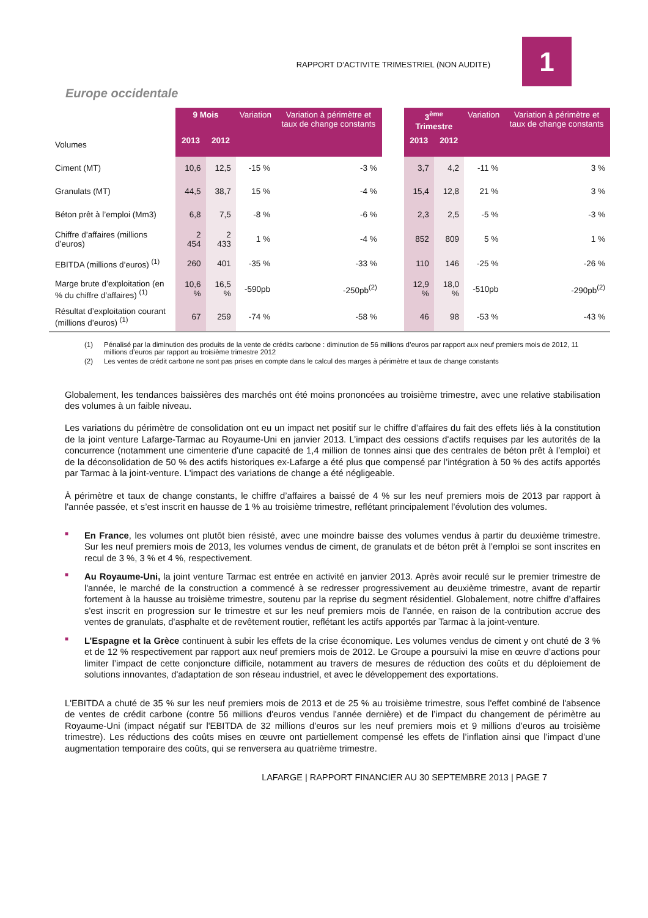RAPPORT D’ACTIVITE TRIMESTRIEL (NON AUDITE)
1
Europe occidentale
| | 9 Mois | | Variation | Variation à périmètre et taux de change constants | | 3<sup>ème</sup> Trimestre | | Variation | Variation à périmètre et taux de change constants |
| --- | --- | --- | --- | --- | --- | --- | --- | --- | --- |
| Volumes | 2013 | 2012 | | | | 2013 | 2012 | | |
| Ciment (MT) | 10,6 | 12,5 | -15 % | -3 % | | 3,7 | 4,2 | -11 % | 3 % |
| Granulats (MT) | 44,5 | 38,7 | 15 % | -4 % | | 15,4 | 12,8 | 21 % | 3 % |
| Béton prêt à l’emploi (Mm3) | 6,8 | 7,5 | -8 % | -6 % | | 2,3 | 2,5 | -5 % | -3 % |
| Chiffre d’affaires (millions d’euros) | 2 454 | 2 433 | 1 % | -4 % | | 852 | 809 | 5 % | 1 % |
| EBITDA (millions d’euros) <sup>(1)</sup> | 260 | 401 | -35 % | -33 % | | 110 | 146 | -25 % | -26 % |
| Marge brute d’exploitation (en % du chiffre d’affaires) <sup>(1)</sup> | 10,6 % | 16,5 % | -590pb | -250pb<sup>(2)</sup> | | 12,9 % | 18,0 % | -510pb | -290pb<sup>(2)</sup> |
| Résultat d’exploitation courant (millions d’euros) <sup>(1)</sup> | 67 | 259 | -74 % | -58 % | | 46 | 98 | -53 % | -43 % |
(1) Pénalisé par la diminution des produits de la vente de crédits carbone : diminution de 56 millions d’euros par rapport aux neuf premiers mois de 2012, 11 millions d’euros par rapport au troisième trimestre 2012
(2) Les ventes de crédit carbone ne sont pas prises en compte dans le calcul des marges à périmètre et taux de change constants
Globalement, les tendances baissières des marchés ont été moins prononcées au troisième trimestre, avec une relative stabilisation des volumes à un faible niveau.
Les variations du périmètre de consolidation ont eu un impact net positif sur le chiffre d’affaires du fait des effets liés à la constitution de la joint venture Lafarge-Tarmac au Royaume-Uni en janvier 2013. L’impact des cessions d'actifs requises par les autorités de la concurrence (notamment une cimenterie d'une capacité de 1,4 million de tonnes ainsi que des centrales de béton prêt à l’emploi) et de la déconsolidation de 50 % des actifs historiques ex-Lafarge a été plus que compensé par l’intégration à 50 % des actifs apportés par Tarmac à la joint-venture. L'impact des variations de change a été négligeable.
À périmètre et taux de change constants, le chiffre d’affaires a baissé de 4 % sur les neuf premiers mois de 2013 par rapport à l'année passée, et s’est inscrit en hausse de 1 % au troisième trimestre, reflétant principalement l’évolution des volumes.
■ En France, les volumes ont plutôt bien résisté, avec une moindre baisse des volumes vendus à partir du deuxième trimestre. Sur les neuf premiers mois de 2013, les volumes vendus de ciment, de granulats et de béton prêt à l’emploi se sont inscrites en recul de 3 %, 3 % et 4 %, respectivement.
■ Au Royaume-Uni, la joint venture Tarmac est entrée en activité en janvier 2013. Après avoir reculé sur le premier trimestre de l'année, le marché de la construction a commencé à se redresser progressivement au deuxième trimestre, avant de repartir fortement à la hausse au troisième trimestre, soutenu par la reprise du segment résidentiel. Globalement, notre chiffre d’affaires s'est inscrit en progression sur le trimestre et sur les neuf premiers mois de l'année, en raison de la contribution accrue des ventes de granulats, d'asphalte et de revêtement routier, reflétant les actifs apportés par Tarmac à la joint-venture.
■ L’Espagne et la Grèce continuent à subir les effets de la crise économique. Les volumes vendus de ciment y ont chuté de 3 % et de 12 % respectivement par rapport aux neuf premiers mois de 2012. Le Groupe a poursuivi la mise en œuvre d’actions pour limiter l’impact de cette conjoncture difficile, notamment au travers de mesures de réduction des coûts et du déploiement de solutions innovantes, d'adaptation de son réseau industriel, et avec le développement des exportations.
L'EBITDA a chuté de 35 % sur les neuf premiers mois de 2013 et de 25 % au troisième trimestre, sous l'effet combiné de l'absence de ventes de crédit carbone (contre 56 millions d'euros vendus l'année dernière) et de l’impact du changement de périmètre au Royaume-Uni (impact négatif sur l'EBITDA de 32 millions d’euros sur les neuf premiers mois et 9 millions d’euros au troisième trimestre). Les réductions des coûts mises en œuvre ont partiellement compensé les effets de l’inflation ainsi que l’impact d’une augmentation temporaire des coûts, qui se renversera au quatrième trimestre.
LAFARGE | RAPPORT FINANCIER AU 30 SEPTEMBRE 2013 | PAGE 7